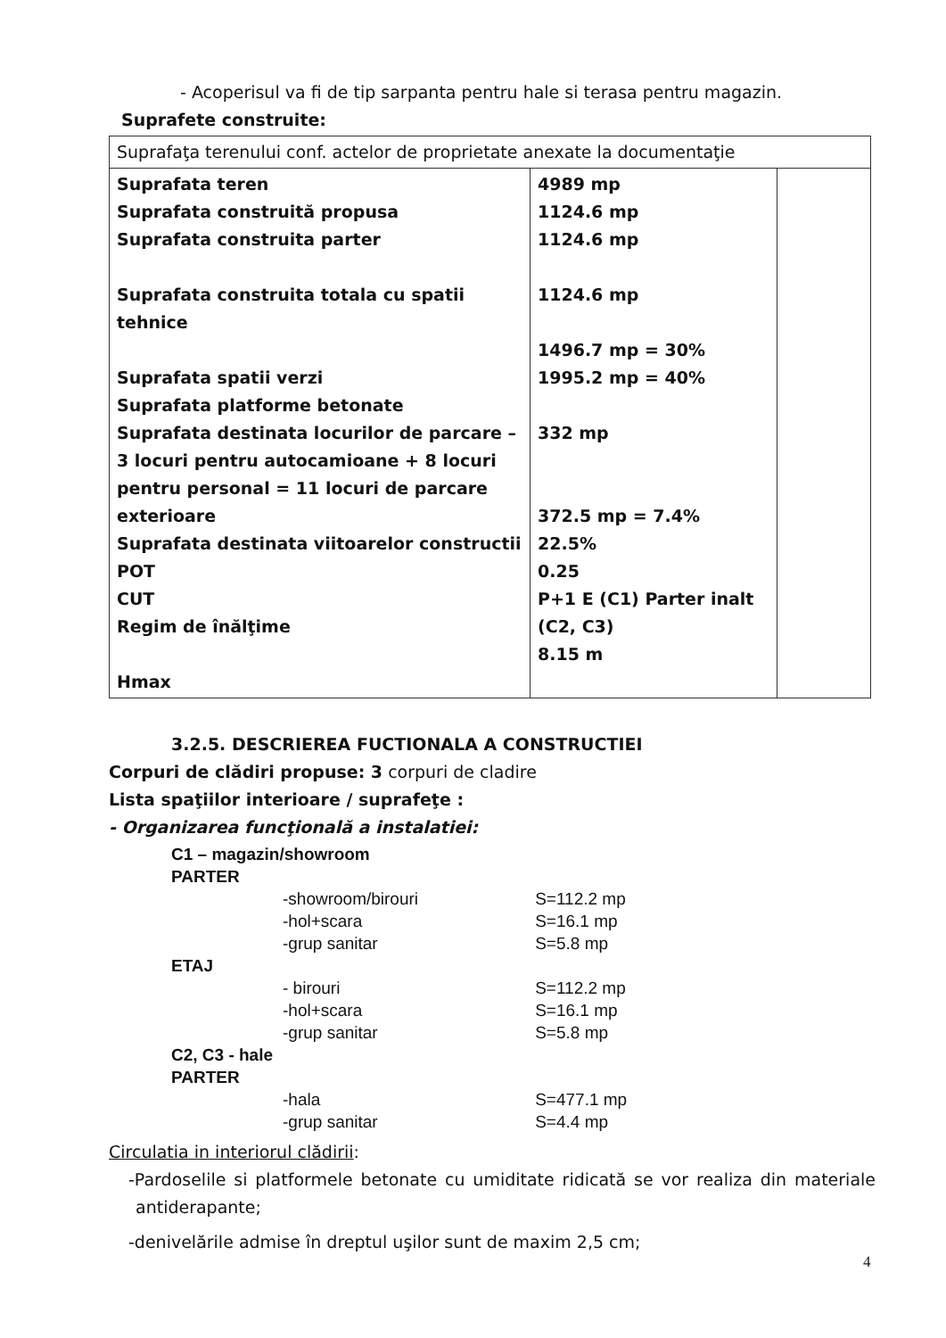- Acoperisul va fi de tip sarpanta pentru hale si terasa pentru magazin.
Suprafete construite:
| Suprafaţa terenului conf. actelor de proprietate anexate la documentaţie | | |
| Suprafata teren Suprafata construită propusa Suprafata construita parter Suprafata construita totala cu spatii tehnice Suprafata spatii verzi Suprafata platforme betonate Suprafata destinata locurilor de parcare – 3 locuri pentru autocamioane + 8 locuri pentru personal = 11 locuri de parcare exterioare Suprafata destinata viitoarelor constructii POT CUT Regim de înălţime Hmax | 4989 mp 1124.6 mp 1124.6 mp 1124.6 mp 1496.7 mp = 30% 1995.2 mp = 40% 332 mp 372.5 mp = 7.4% 22.5% 0.25 P+1 E (C1) Parter inalt (C2, C3) 8.15 m | |
3.2.5. DESCRIEREA FUCTIONALA A CONSTRUCTIEI
Corpuri de clădiri propuse: 3 corpuri de cladire
Lista spaţiilor interioare / suprafeţe :
- Organizarea funcţională a instalatiei:
| C1 – magazin/showroom | | |
| PARTER | | |
| | -showroom/birouri | S=112.2 mp |
| | -hol+scara | S=16.1 mp |
| | -grup sanitar | S=5.8 mp |
| ETAJ | | |
| | - birouri | S=112.2 mp |
| | -hol+scara | S=16.1 mp |
| | -grup sanitar | S=5.8 mp |
| C2, C3 - hale | | |
| PARTER | | |
| | -hala | S=477.1 mp |
| | -grup sanitar | S=4.4 mp |
Circulatia in interiorul clădirii:
-Pardoselile si platformele betonate cu umiditate ridicată se vor realiza din materiale antiderapante;
-denivelările admise în dreptul uşilor sunt de maxim 2,5 cm;
4